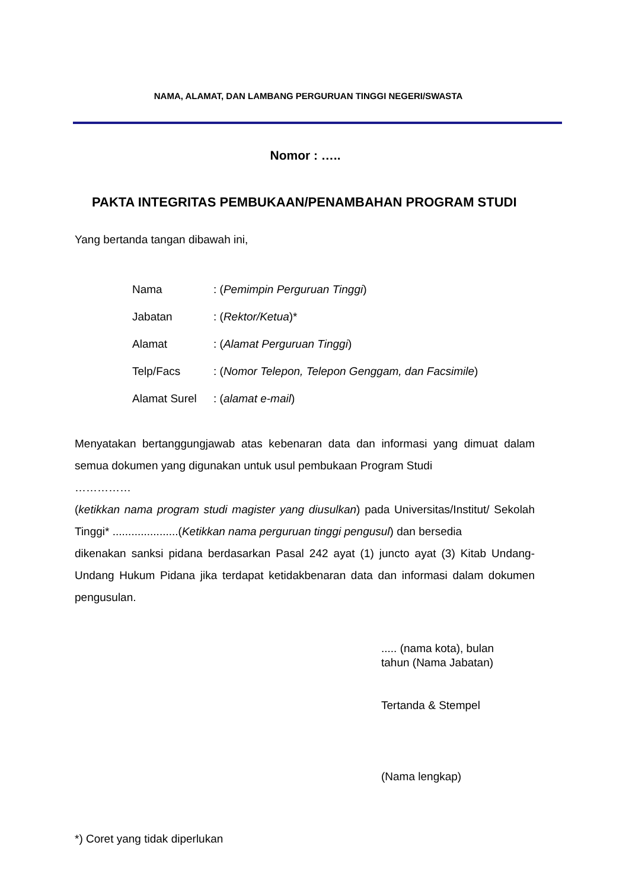NAMA, ALAMAT, DAN LAMBANG PERGURUAN TINGGI NEGERI/SWASTA
Nomor : …..
PAKTA INTEGRITAS PEMBUKAAN/PENAMBAHAN PROGRAM STUDI
Yang bertanda tangan dibawah ini,
| Nama | : ( Pemimpin Perguruan Tinggi ) |
| Jabatan | : ( Rektor/Ketua )* |
| Alamat | : ( Alamat Perguruan Tinggi ) |
| Telp/Facs | : ( Nomor Telepon, Telepon Genggam, dan Facsimile ) |
| Alamat Surel | : ( alamat e-mail ) |
Menyatakan bertanggungjawab atas kebenaran data dan informasi yang dimuat dalam semua dokumen yang digunakan untuk usul pembukaan Program Studi
……………
(ketikkan nama program studi magister yang diusulkan) pada Universitas/Institut/ Sekolah Tinggi* .....................(Ketikkan nama perguruan tinggi pengusul) dan bersedia
dikenakan sanksi pidana berdasarkan Pasal 242 ayat (1) juncto ayat (3) Kitab Undang- Undang Hukum Pidana jika terdapat ketidakbenaran data dan informasi dalam dokumen pengusulan.
..... (nama kota), bulan
tahun (Nama Jabatan)
Tertanda & Stempel
(Nama lengkap)
*) Coret yang tidak diperlukan